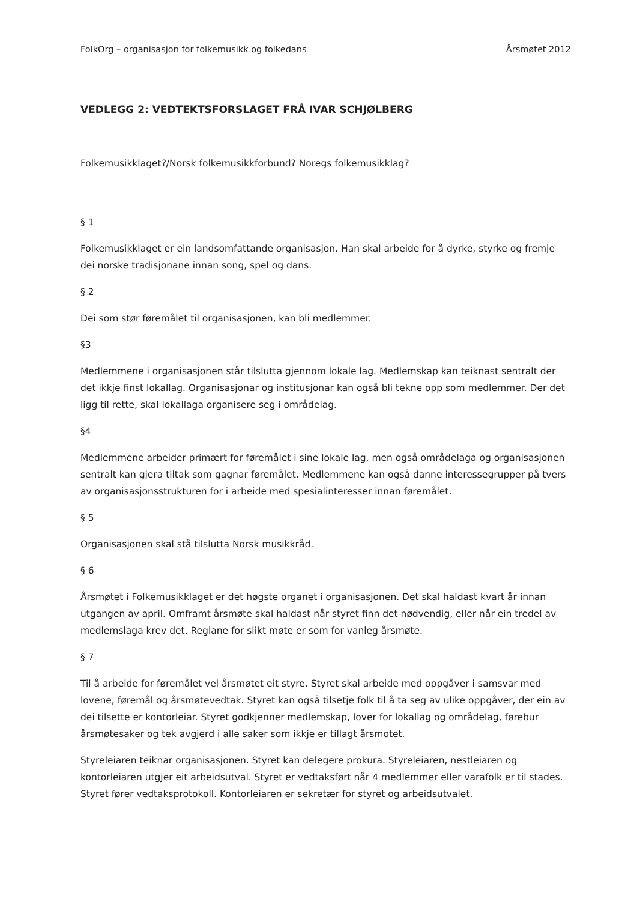FolkOrg – organisasjon for folkemusikk og folkedans Årsmøtet 2012
VEDLEGG 2: VEDTEKTSFORSLAGET FRÅ IVAR SCHJØLBERG
Folkemusikklaget?/Norsk folkemusikkforbund? Noregs folkemusikklag?
§ 1
Folkemusikklaget er ein landsomfattande organisasjon. Han skal arbeide for å dyrke, styrke og fremje dei norske tradisjonane innan song, spel og dans.
§ 2
Dei som stør føremålet til organisasjonen, kan bli medlemmer.
§3
Medlemmene i organisasjonen står tilslutta gjennom lokale lag. Medlemskap kan teiknast sentralt der det ikkje finst lokallag. Organisasjonar og institusjonar kan også bli tekne opp som medlemmer. Der det ligg til rette, skal lokallaga organisere seg i områdelag.
§4
Medlemmene arbeider primært for føremålet i sine lokale lag, men også områdelaga og organisasjonen sentralt kan gjera tiltak som gagnar føremålet. Medlemmene kan også danne interessegrupper på tvers av organisasjonsstrukturen for i arbeide med spesialinteresser innan føremålet.
§ 5
Organisasjonen skal stå tilslutta Norsk musikkråd.
§ 6
Årsmøtet i Folkemusikklaget er det høgste organet i organisasjonen. Det skal haldast kvart år innan utgangen av april. Omframt årsmøte skal haldast når styret finn det nødvendig, eller når ein tredel av medlemslaga krev det. Reglane for slikt møte er som for vanleg årsmøte.
§ 7
Til å arbeide for føremålet vel årsmøtet eit styre. Styret skal arbeide med oppgåver i samsvar med lovene, føremål og årsmøtevedtak. Styret kan også tilsetje folk til å ta seg av ulike oppgåver, der ein av dei tilsette er kontorleiar. Styret godkjenner medlemskap, lover for lokallag og områdelag, førebur årsmøtesaker og tek avgjerd i alle saker som ikkje er tillagt årsmotet.
Styreleiaren teiknar organisasjonen. Styret kan delegere prokura. Styreleiaren, nestleiaren og kontorleiaren utgjer eit arbeidsutval. Styret er vedtaksført når 4 medlemmer eller varafolk er til stades. Styret fører vedtaksprotokoll. Kontorleiaren er sekretær for styret og arbeidsutvalet.